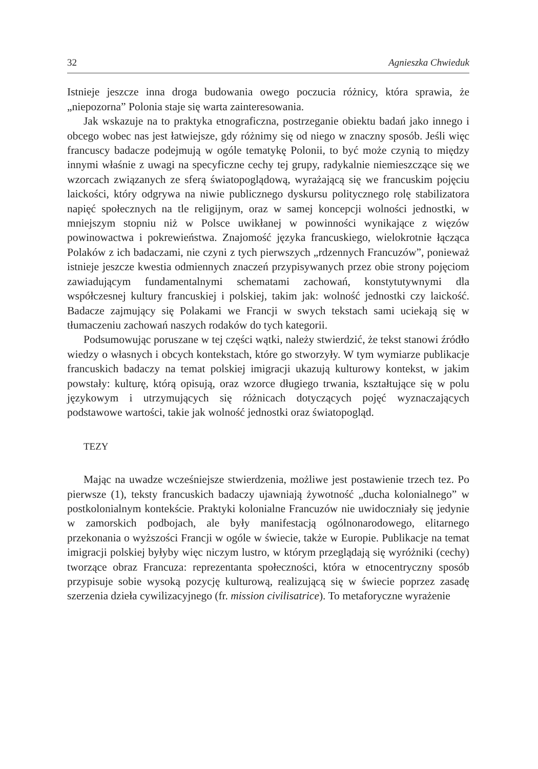32 Agnieszka Chwieduk
Istnieje jeszcze inna droga budowania owego poczucia różnicy, która sprawia, że „niepozorna” Polonia staje się warta zainteresowania.
Jak wskazuje na to praktyka etnograficzna, postrzeganie obiektu badań jako innego i obcego wobec nas jest łatwiejsze, gdy różnimy się od niego w znaczny sposób. Jeśli więc francuscy badacze podejmują w ogóle tematykę Polonii, to być może czynią to między innymi właśnie z uwagi na specyficzne cechy tej grupy, radykalnie niemieszczące się we wzorcach związanych ze sferą światopoglądową, wyrażającą się we francuskim pojęciu laickości, który odgrywa na niwie publicznego dyskursu politycznego rolę stabilizatora napięć społecznych na tle religijnym, oraz w samej koncepcji wolności jednostki, w mniejszym stopniu niż w Polsce uwikłanej w powinności wynikające z więzów powinowactwa i pokrewieństwa. Znajomość języka francuskiego, wielokrotnie łącząca Polaków z ich badaczami, nie czyni z tych pierwszych „rdzennych Francuzów”, ponieważ istnieje jeszcze kwestia odmiennych znaczeń przypisywanych przez obie strony pojęciom zawiadującym fundamentalnymi schematami zachowań, konstytutywnymi dla współczesnej kultury francuskiej i polskiej, takim jak: wolność jednostki czy laickość. Badacze zajmujący się Polakami we Francji w swych tekstach sami uciekają się w tłumaczeniu zachowań naszych rodaków do tych kategorii.
Podsumowując poruszane w tej części wątki, należy stwierdzić, że tekst stanowi źródło wiedzy o własnych i obcych kontekstach, które go stworzyły. W tym wymiarze publikacje francuskich badaczy na temat polskiej imigracji ukazują kulturowy kontekst, w jakim powstały: kulturę, którą opisują, oraz wzorce długiego trwania, kształtujące się w polu językowym i utrzymujących się różnicach dotyczących pojęć wyznaczających podstawowe wartości, takie jak wolność jednostki oraz światopogląd.
TEZY
Mając na uwadze wcześniejsze stwierdzenia, możliwe jest postawienie trzech tez. Po pierwsze (1), teksty francuskich badaczy ujawniają żywotność „ducha kolonialnego” w postkolonialnym kontekście. Praktyki kolonialne Francuzów nie uwidoczniały się jedynie w zamorskich podbojach, ale były manifestacją ogólnonarodowego, elitarnego przekonania o wyższości Francji w ogóle w świecie, także w Europie. Publikacje na temat imigracji polskiej byłyby więc niczym lustro, w którym przeglądają się wyróżniki (cechy) tworzące obraz Francuza: reprezentanta społeczności, która w etnocentryczny sposób przypisuje sobie wysoką pozycję kulturową, realizującą się w świecie poprzez zasadę szerzenia dzieła cywilizacyjnego (fr. mission civilisatrice). To metaforyczne wyrażenie